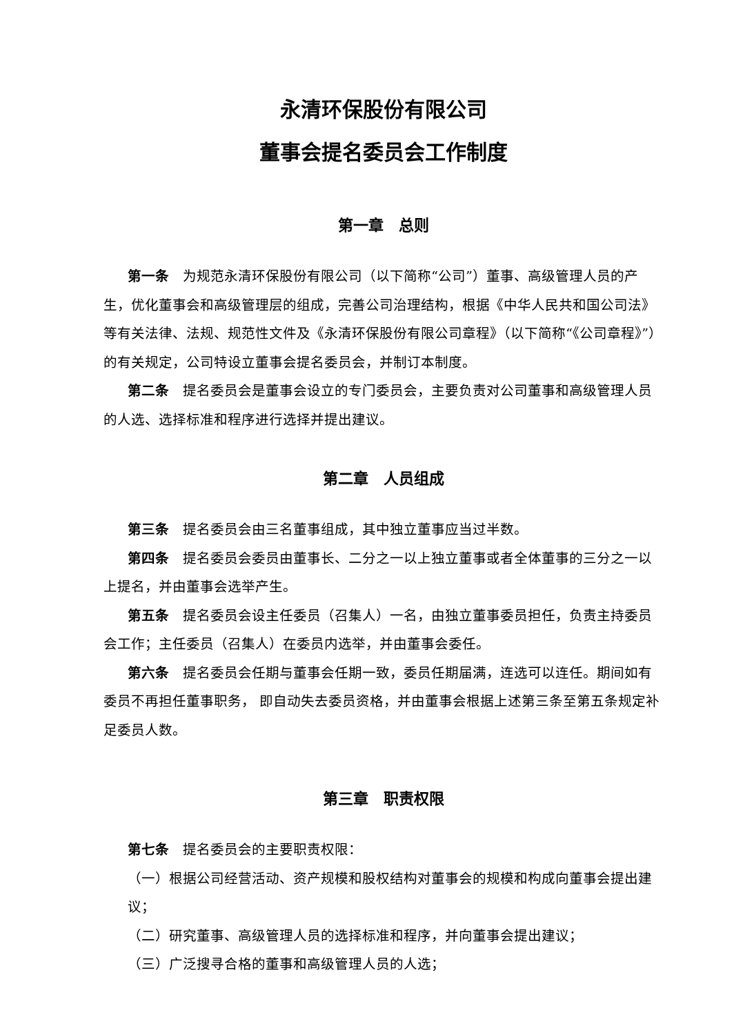永清环保股份有限公司
董事会提名委员会工作制度
第一章　总则
第一条　为规范永清环保股份有限公司（以下简称“公司”）董事、高级管理人员的产生，优化董事会和高级管理层的组成，完善公司治理结构，根据《中华人民共和国公司法》等有关法律、法规、规范性文件及《永清环保股份有限公司章程》（以下简称“《公司章程》”）的有关规定，公司特设立董事会提名委员会，并制订本制度。
第二条　提名委员会是董事会设立的专门委员会，主要负责对公司董事和高级管理人员的人选、选择标准和程序进行选择并提出建议。
第二章　人员组成
第三条　提名委员会由三名董事组成，其中独立董事应当过半数。
第四条　提名委员会委员由董事长、二分之一以上独立董事或者全体董事的三分之一以上提名，并由董事会选举产生。
第五条　提名委员会设主任委员（召集人）一名，由独立董事委员担任，负责主持委员会工作；主任委员（召集人）在委员内选举，并由董事会委任。
第六条　提名委员会任期与董事会任期一致，委员任期届满，连选可以连任。期间如有委员不再担任董事职务， 即自动失去委员资格，并由董事会根据上述第三条至第五条规定补足委员人数。
第三章　职责权限
第七条　提名委员会的主要职责权限：
（一）根据公司经营活动、资产规模和股权结构对董事会的规模和构成向董事会提出建议；
（二）研究董事、高级管理人员的选择标准和程序，并向董事会提出建议；
（三）广泛搜寻合格的董事和高级管理人员的人选；